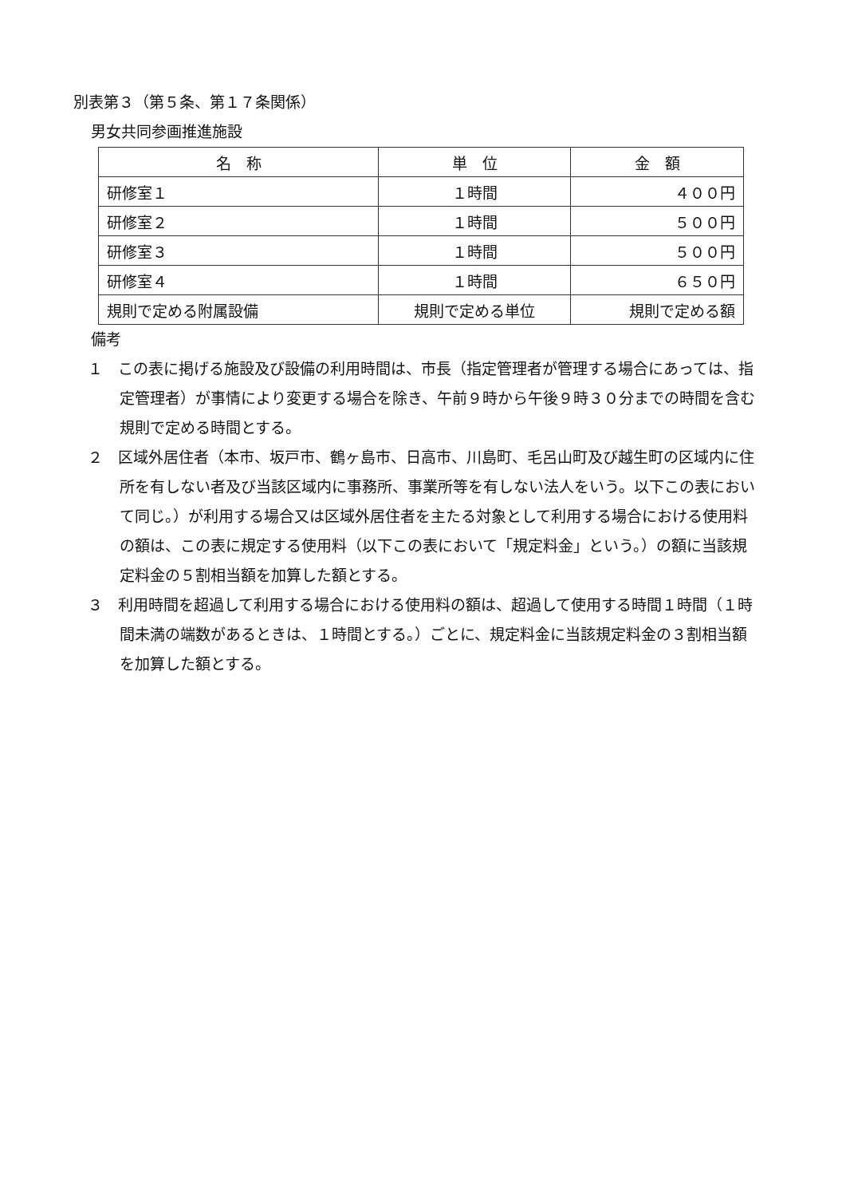別表第３（第５条、第１７条関係）
男女共同参画推進施設
| 名 称 | 単 位 | 金 額 |
| --- | --- | --- |
| 研修室１ | １時間 | ４００円 |
| 研修室２ | １時間 | ５００円 |
| 研修室３ | １時間 | ５００円 |
| 研修室４ | １時間 | ６５０円 |
| 規則で定める附属設備 | 規則で定める単位 | 規則で定める額 |
備考
１　この表に掲げる施設及び設備の利用時間は、市長（指定管理者が管理する場合にあっては、指定管理者）が事情により変更する場合を除き、午前９時から午後９時３０分までの時間を含む規則で定める時間とする。
２　区域外居住者（本市、坂戸市、鶴ヶ島市、日高市、川島町、毛呂山町及び越生町の区域内に住所を有しない者及び当該区域内に事務所、事業所等を有しない法人をいう。以下この表において同じ。）が利用する場合又は区域外居住者を主たる対象として利用する場合における使用料の額は、この表に規定する使用料（以下この表において「規定料金」という。）の額に当該規定料金の５割相当額を加算した額とする。
３　利用時間を超過して利用する場合における使用料の額は、超過して使用する時間１時間（１時間未満の端数があるときは、１時間とする。）ごとに、規定料金に当該規定料金の３割相当額を加算した額とする。